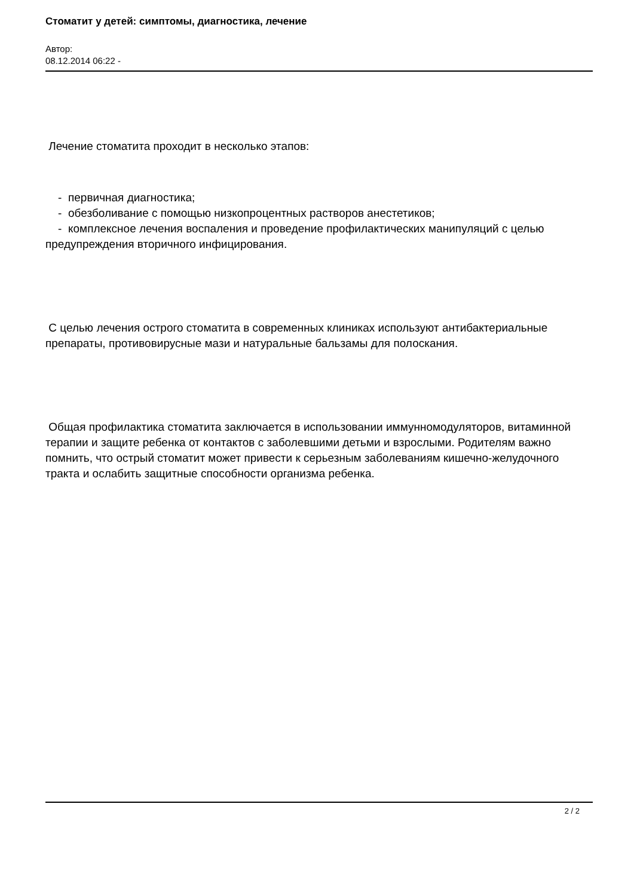Стоматит у детей: симптомы, диагностика, лечение
Автор:
08.12.2014 06:22 -
Лечение стоматита проходит в несколько этапов:
- первичная диагностика;
- обезболивание с помощью низкопроцентных растворов анестетиков;
- комплексное лечения воспаления и проведение профилактических манипуляций с целью предупреждения вторичного инфицирования.
С целью лечения острого стоматита в современных клиниках используют антибактериальные препараты, противовирусные мази и натуральные бальзамы для полоскания.
Общая профилактика стоматита заключается в использовании иммунномодуляторов, витаминной терапии и защите ребенка от контактов с заболевшими детьми и взрослыми. Родителям важно помнить, что острый стоматит может привести к серьезным заболеваниям кишечно-желудочного тракта и ослабить защитные способности организма ребенка.
2 / 2